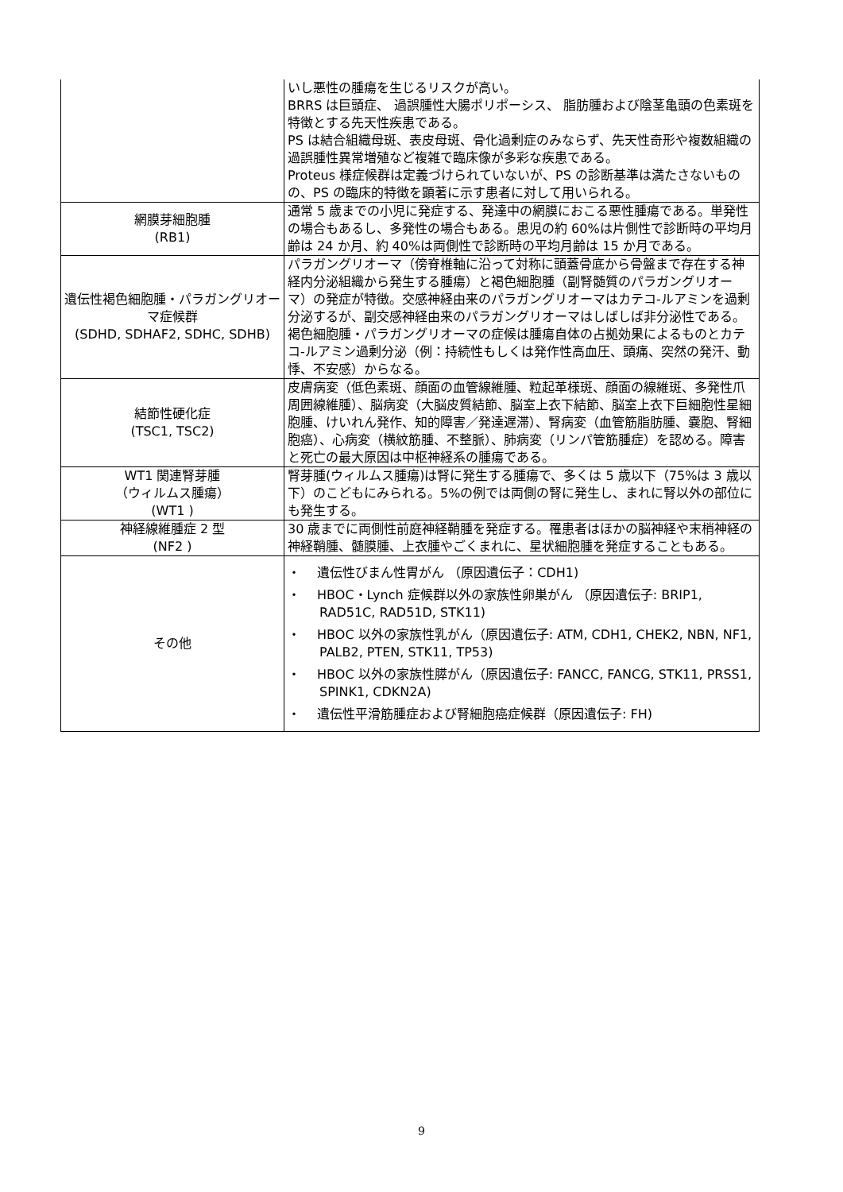| | いし悪性の腫瘍を生じるリスクが高い。 BRRS は巨頭症、 過誤腫性大腸ポリポーシス、 脂肪腫および陰茎亀頭の色素斑を特徴とする先天性疾患である。 PS は結合組織母斑、表皮母斑、骨化過剰症のみならず、先天性奇形や複数組織の過誤腫性異常増殖など複雑で臨床像が多彩な疾患である。 Proteus 様症候群は定義づけられていないが、PS の診断基準は満たさないものの、PS の臨床的特徴を顕著に示す患者に対して用いられる。 |
| 網膜芽細胞腫 (RB1) | 通常 5 歳までの小児に発症する、発達中の網膜におこる悪性腫瘍である。単発性の場合もあるし、多発性の場合もある。患児の約 60%は片側性で診断時の平均月齢は 24 か月、約 40%は両側性で診断時の平均月齢は 15 か月である。 |
| 遺伝性褐色細胞腫・パラガングリオーマ症候群 (SDHD, SDHAF2, SDHC, SDHB) | パラガングリオーマ（傍脊椎軸に沿って対称に頭蓋骨底から骨盤まで存在する神経内分泌組織から発生する腫瘍）と褐色細胞腫（副腎髄質のパラガングリオーマ）の発症が特徴。交感神経由来のパラガングリオーマはカテコ-ルアミンを過剰分泌するが、副交感神経由来のパラガングリオーマはしばしば非分泌性である。褐色細胞腫・パラガングリオーマの症候は腫瘍自体の占拠効果によるものとカテコ-ルアミン過剰分泌（例：持続性もしくは発作性高血圧、頭痛、突然の発汗、動悸、不安感）からなる。 |
| 結節性硬化症 (TSC1, TSC2) | 皮膚病変（低色素斑、顔面の血管線維腫、粒起革様斑、顔面の線維斑、多発性爪周囲線維腫）、脳病変（大脳皮質結節、脳室上衣下結節、脳室上衣下巨細胞性星細胞腫、けいれん発作、知的障害／発達遅滞）、腎病変（血管筋脂肪腫、嚢胞、腎細胞癌）、心病変（横紋筋腫、不整脈）、肺病変（リンパ管筋腫症）を認める。障害と死亡の最大原因は中枢神経系の腫瘍である。 |
| WT1 関連腎芽腫 （ウィルムス腫瘍） (WT1 ) | 腎芽腫(ウィルムス腫瘍)は腎に発生する腫瘍で、多くは 5 歳以下（75%は 3 歳以下）のこどもにみられる。5%の例では両側の腎に発生し、まれに腎以外の部位にも発生する。 |
| 神経線維腫症 2 型 (NF2 ) | 30 歳までに両側性前庭神経鞘腫を発症する。罹患者はほかの脳神経や末梢神経の神経鞘腫、髄膜腫、上衣腫やごくまれに、星状細胞腫を発症することもある。 |
| その他 | ・ 遺伝性びまん性胃がん （原因遺伝子：CDH1) ・ HBOC・Lynch 症候群以外の家族性卵巣がん （原因遺伝子: BRIP1, RAD51C, RAD51D, STK11) ・ HBOC 以外の家族性乳がん（原因遺伝子: ATM, CDH1, CHEK2, NBN, NF1, PALB2, PTEN, STK11, TP53) ・ HBOC 以外の家族性膵がん（原因遺伝子: FANCC, FANCG, STK11, PRSS1, SPINK1, CDKN2A) ・ 遺伝性平滑筋腫症および腎細胞癌症候群（原因遺伝子: FH) |
9